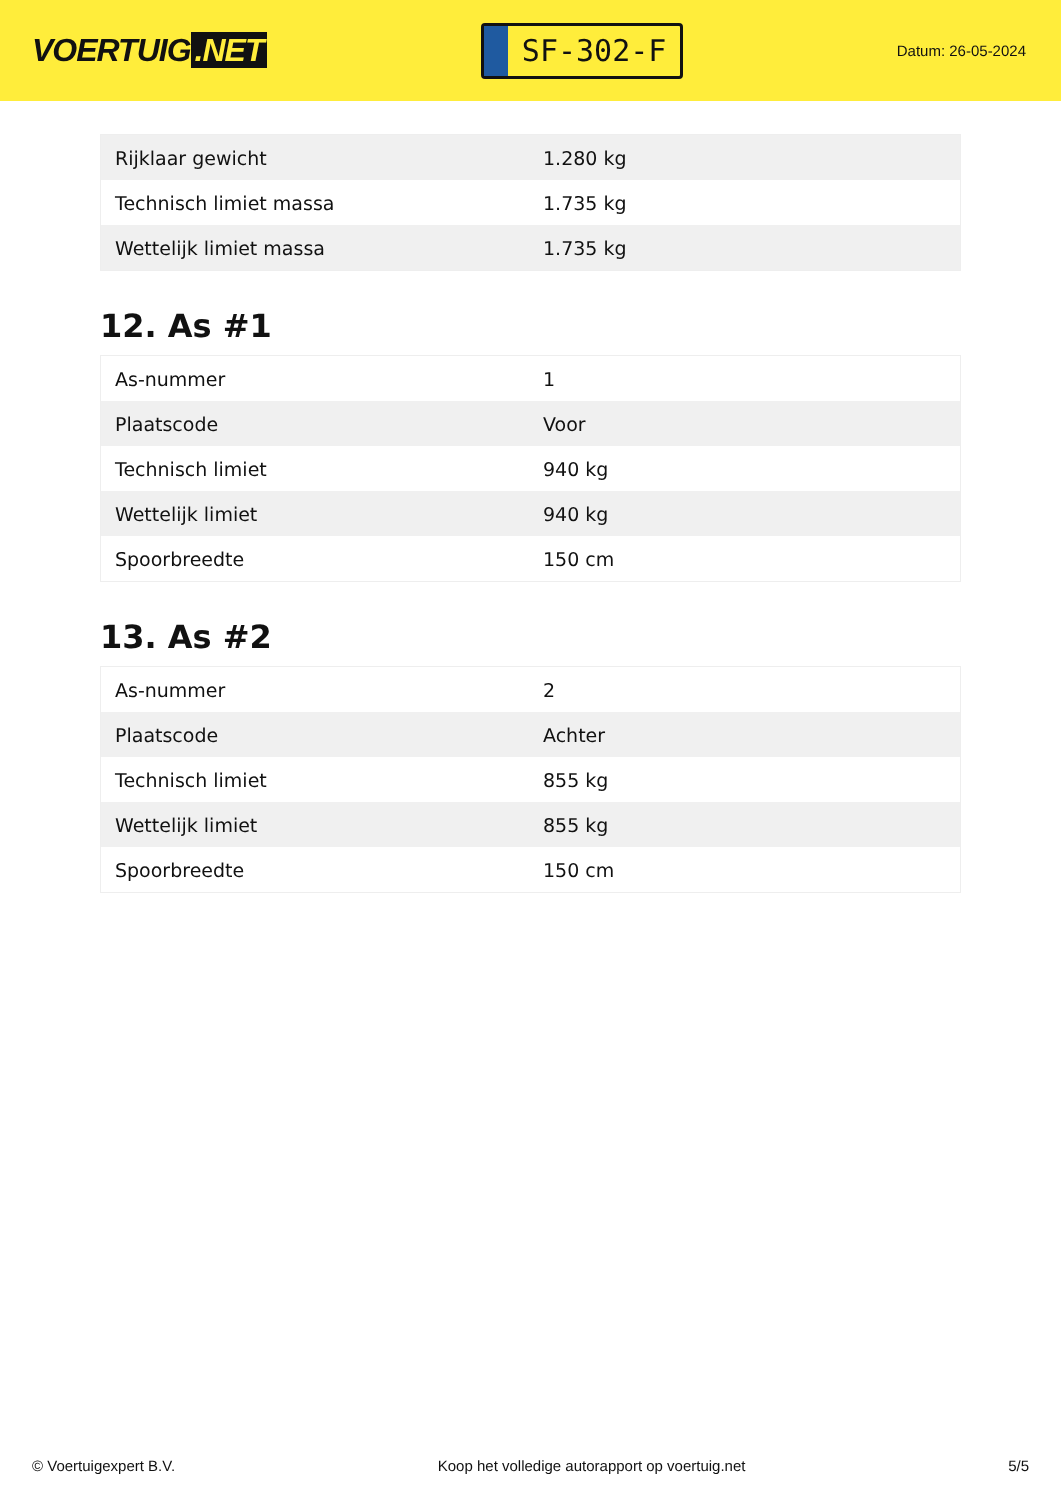VOERTUIG.NET
SF-302-F
Datum: 26-05-2024
| Rijklaar gewicht | 1.280 kg |
| Technisch limiet massa | 1.735 kg |
| Wettelijk limiet massa | 1.735 kg |
12. As #1
| As-nummer | 1 |
| Plaatscode | Voor |
| Technisch limiet | 940 kg |
| Wettelijk limiet | 940 kg |
| Spoorbreedte | 150 cm |
13. As #2
| As-nummer | 2 |
| Plaatscode | Achter |
| Technisch limiet | 855 kg |
| Wettelijk limiet | 855 kg |
| Spoorbreedte | 150 cm |
© Voertuigexpert B.V. Koop het volledige autorapport op voertuig.net 5/5